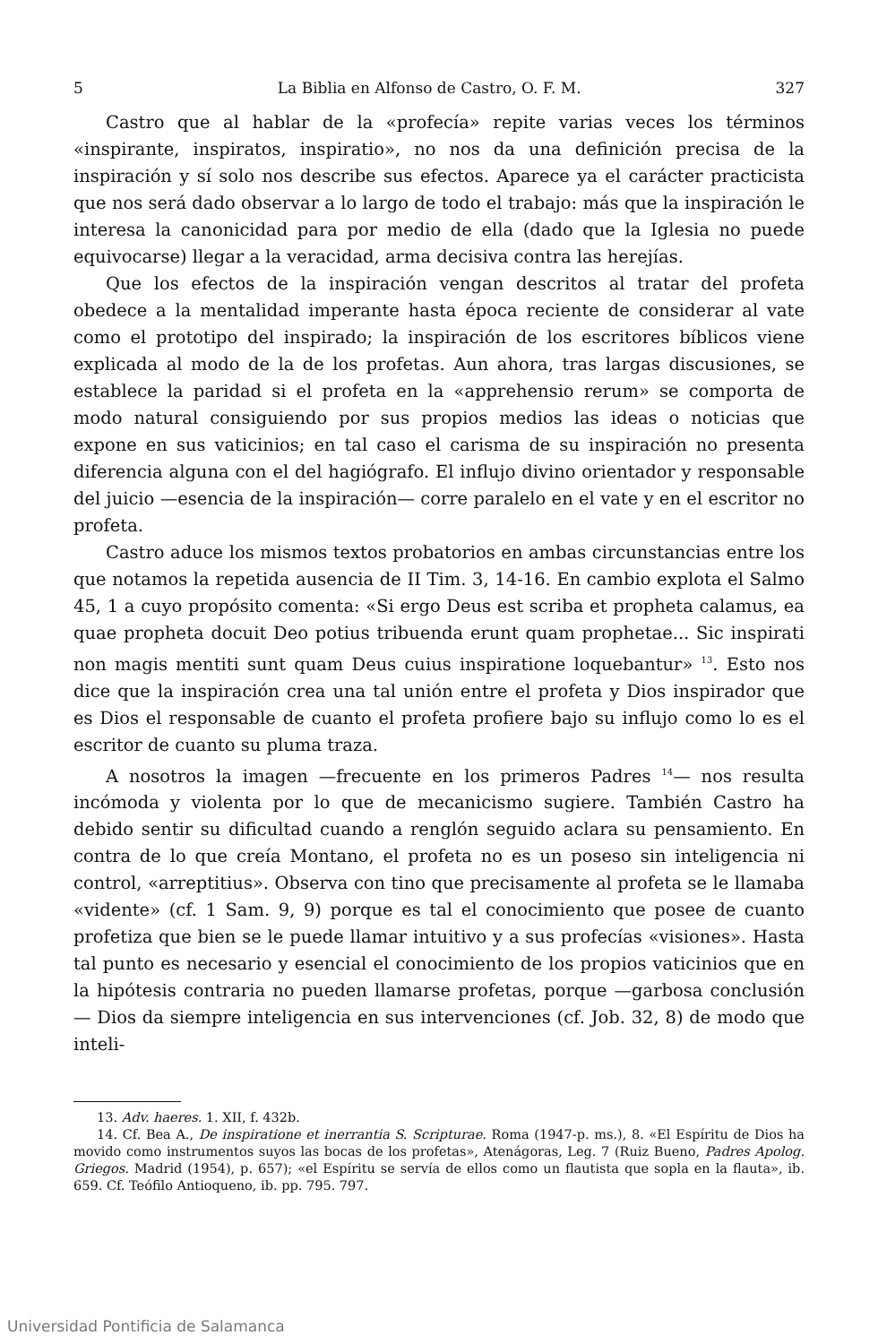5 La Biblia en Alfonso de Castro, O. F. M. 327
Castro que al hablar de la «profecía» repite varias veces los términos «inspirante, inspiratos, inspiratio», no nos da una definición precisa de la inspiración y sí solo nos describe sus efectos. Aparece ya el carácter practicista que nos será dado observar a lo largo de todo el trabajo: más que la inspiración le interesa la canonicidad para por medio de ella (dado que la Iglesia no puede equivocarse) llegar a la veracidad, arma decisiva contra las herejías.
Que los efectos de la inspiración vengan descritos al tratar del profeta obedece a la mentalidad imperante hasta época reciente de considerar al vate como el prototipo del inspirado; la inspiración de los escritores bíblicos viene explicada al modo de la de los profetas. Aun ahora, tras largas discusiones, se establece la paridad si el profeta en la «apprehensio rerum» se comporta de modo natural consiguiendo por sus propios medios las ideas o noticias que expone en sus vaticinios; en tal caso el carisma de su inspiración no presenta diferencia alguna con el del hagiógrafo. El influjo divino orientador y responsable del juicio —esencia de la inspiración— corre paralelo en el vate y en el escritor no profeta.
Castro aduce los mismos textos probatorios en ambas circunstancias entre los que notamos la repetida ausencia de II Tim. 3, 14-16. En cambio explota el Salmo 45, 1 a cuyo propósito comenta: «Si ergo Deus est scriba et propheta calamus, ea quae propheta docuit Deo potius tribuenda erunt quam prophetae... Sic inspirati non magis mentiti sunt quam Deus cuius inspiratione loquebantur» <sup>13</sup>. Esto nos dice que la inspiración crea una tal unión entre el profeta y Dios inspirador que es Dios el responsable de cuanto el profeta profiere bajo su influjo como lo es el escritor de cuanto su pluma traza.
A nosotros la imagen —frecuente en los primeros Padres <sup>14</sup>— nos resulta incómoda y violenta por lo que de mecanicismo sugiere. También Castro ha debido sentir su dificultad cuando a renglón seguido aclara su pensamiento. En contra de lo que creía Montano, el profeta no es un poseso sin inteligencia ni control, «arreptitius». Observa con tino que precisamente al profeta se le llamaba «vidente» (cf. 1 Sam. 9, 9) porque es tal el conocimiento que posee de cuanto profetiza que bien se le puede llamar intuitivo y a sus profecías «visiones». Hasta tal punto es necesario y esencial el conocimiento de los propios vaticinios que en la hipótesis contraria no pueden llamarse profetas, porque —garbosa conclusión— Dios da siempre inteligencia en sus intervenciones (cf. Job. 32, 8) de modo que inteli-
13. Adv. haeres. 1. XII, f. 432b.
14. Cf. Bea A., De inspiratione et inerrantia S. Scripturae. Roma (1947-p. ms.), 8. «El Espíritu de Dios ha movido como instrumentos suyos las bocas de los profetas», Atenágoras, Leg. 7 (Ruiz Bueno, Padres Apolog. Griegos. Madrid (1954), p. 657); «el Espíritu se servía de ellos como un flautista que sopla en la flauta», ib. 659. Cf. Teófilo Antioqueno, ib. pp. 795. 797.
Universidad Pontificia de Salamanca